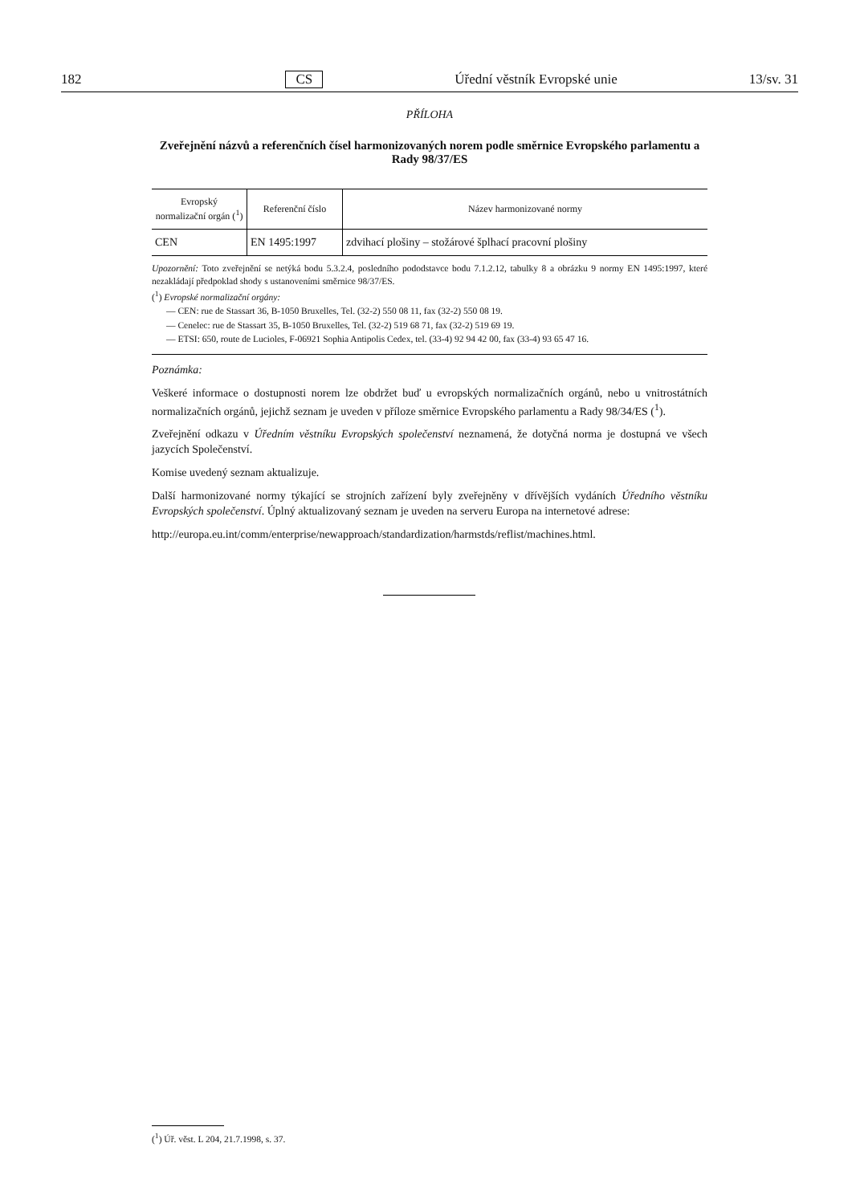182 CS Úřední věstník Evropské unie 13/sv. 31
PŘÍLOHA
Zveřejnění názvů a referenčních čísel harmonizovaných norem podle směrnice Evropského parlamentu a Rady 98/37/ES
| Evropský normalizační orgán (<sup>1</sup>) | Referenční číslo | Název harmonizované normy |
| --- | --- | --- |
| CEN | EN 1495:1997 | zdvihací plošiny – stožárové šplhací pracovní plošiny |
Upozornění: Toto zveřejnění se netýká bodu 5.3.2.4, posledního pododstavce bodu 7.1.2.12, tabulky 8 a obrázku 9 normy EN 1495:1997, které nezakládají předpoklad shody s ustanoveními směrnice 98/37/ES.
(<sup>1</sup>) Evropské normalizační orgány:
— CEN: rue de Stassart 36, B-1050 Bruxelles, Tel. (32-2) 550 08 11, fax (32-2) 550 08 19.
— Cenelec: rue de Stassart 35, B-1050 Bruxelles, Tel. (32-2) 519 68 71, fax (32-2) 519 69 19.
— ETSI: 650, route de Lucioles, F-06921 Sophia Antipolis Cedex, tel. (33-4) 92 94 42 00, fax (33-4) 93 65 47 16.
Poznámka:
Veškeré informace o dostupnosti norem lze obdržet buď u evropských normalizačních orgánů, nebo u vnitrostátních normalizačních orgánů, jejichž seznam je uveden v příloze směrnice Evropského parlamentu a Rady 98/34/ES (<sup>1</sup>).
Zveřejnění odkazu v Úředním věstníku Evropských společenství neznamená, že dotyčná norma je dostupná ve všech jazycích Společenství.
Komise uvedený seznam aktualizuje.
Další harmonizované normy týkající se strojních zařízení byly zveřejněny v dřívějších vydáních Úředního věstníku Evropských společenství. Úplný aktualizovaný seznam je uveden na serveru Europa na internetové adrese:
http://europa.eu.int/comm/enterprise/newapproach/standardization/harmstds/reflist/machines.html.
(<sup>1</sup>) Úř. věst. L 204, 21.7.1998, s. 37.